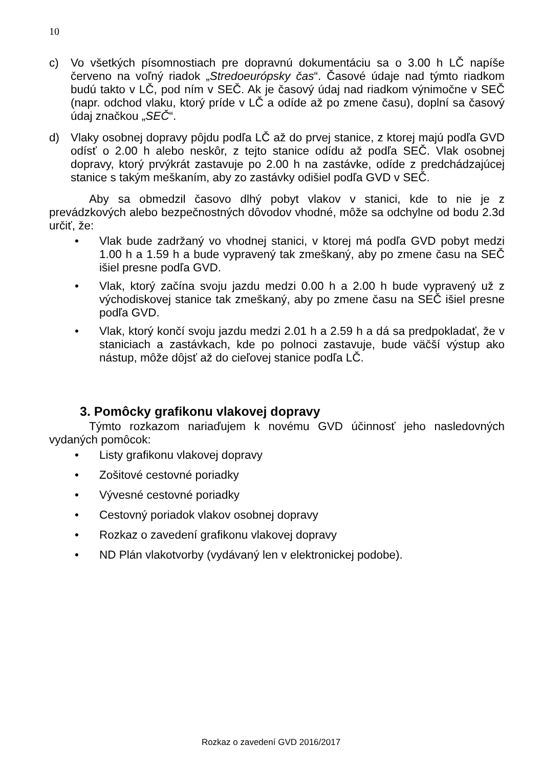10
c) Vo všetkých písomnostiach pre dopravnú dokumentáciu sa o 3.00 h LČ napíše červeno na voľný riadok „Stredoeurópsky čas“. Časové údaje nad týmto riadkom budú takto v LČ, pod ním v SEČ. Ak je časový údaj nad riadkom výnimočne v SEČ (napr. odchod vlaku, ktorý príde v LČ a odíde až po zmene času), doplní sa časový údaj značkou „SEČ“.
d) Vlaky osobnej dopravy pôjdu podľa LČ až do prvej stanice, z ktorej majú podľa GVD odísť o 2.00 h alebo neskôr, z tejto stanice odídu až podľa SEČ. Vlak osobnej dopravy, ktorý prvýkrát zastavuje po 2.00 h na zastávke, odíde z predchádzajúcej stanice s takým meškaním, aby zo zastávky odišiel podľa GVD v SEČ.
Aby sa obmedzil časovo dlhý pobyt vlakov v stanici, kde to nie je z prevádzkových alebo bezpečnostných dôvodov vhodné, môže sa odchylne od bodu 2.3d určiť, že:
• Vlak bude zadržaný vo vhodnej stanici, v ktorej má podľa GVD pobyt medzi 1.00 h a 1.59 h a bude vypravený tak zmeškaný, aby po zmene času na SEČ išiel presne podľa GVD.
• Vlak, ktorý začína svoju jazdu medzi 0.00 h a 2.00 h bude vypravený už z východiskovej stanice tak zmeškaný, aby po zmene času na SEČ išiel presne podľa GVD.
• Vlak, ktorý končí svoju jazdu medzi 2.01 h a 2.59 h a dá sa predpokladať, že v staniciach a zastávkach, kde po polnoci zastavuje, bude väčší výstup ako nástup, môže dôjsť až do cieľovej stanice podľa LČ.
3. Pomôcky grafikonu vlakovej dopravy
Týmto rozkazom nariaďujem k novému GVD účinnosť jeho nasledovných vydaných pomôcok:
• Listy grafikonu vlakovej dopravy
• Zošitové cestovné poriadky
• Vývesné cestovné poriadky
• Cestovný poriadok vlakov osobnej dopravy
• Rozkaz o zavedení grafikonu vlakovej dopravy
• ND Plán vlakotvorby (vydávaný len v elektronickej podobe).
Rozkaz o zavedení GVD 2016/2017